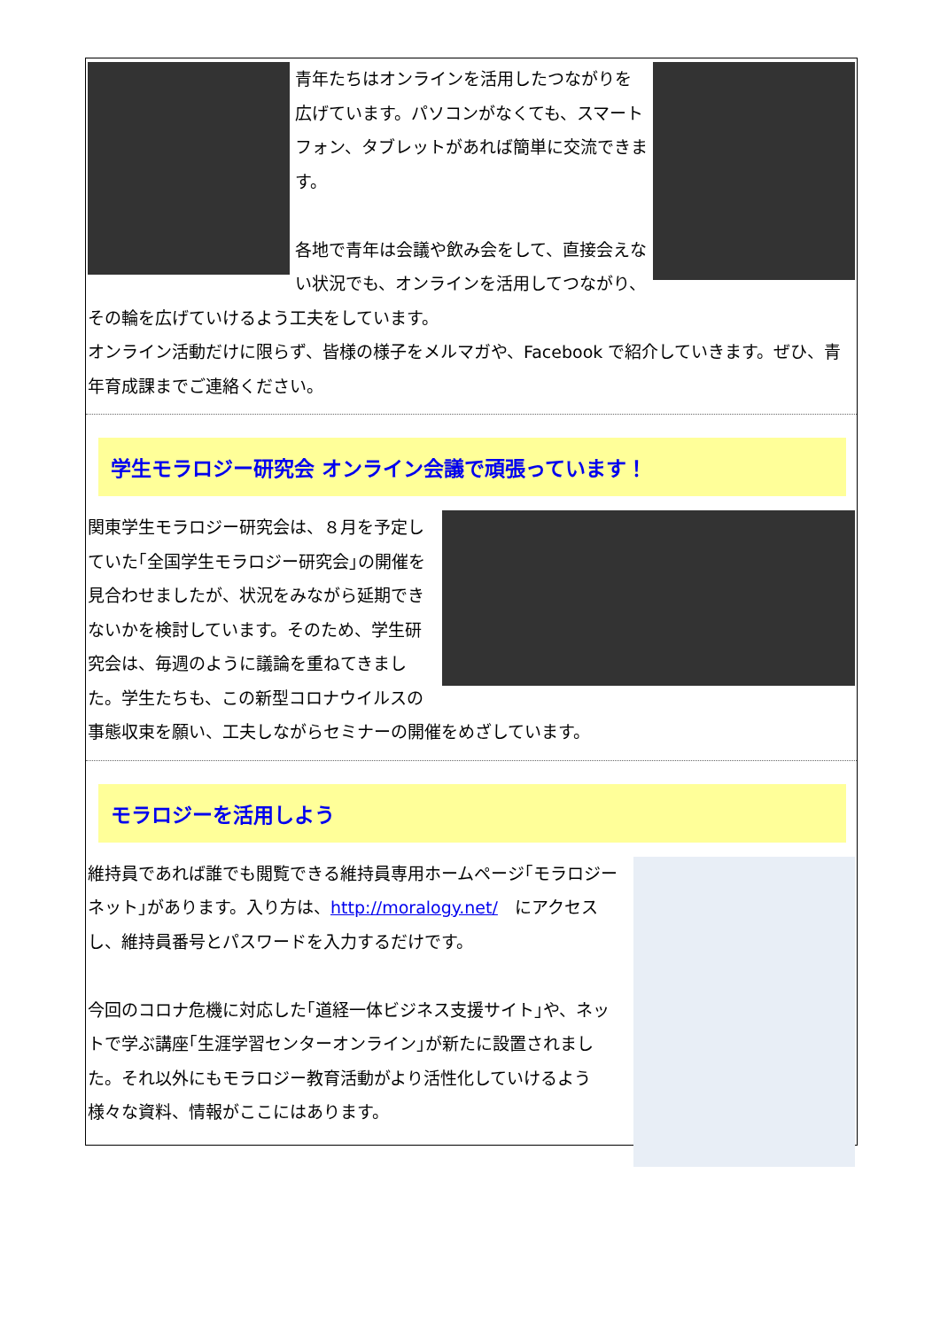青年たちはオンラインを活用したつながりを広げています。パソコンがなくても、スマートフォン、タブレットがあれば簡単に交流できます。
各地で青年は会議や飲み会をして、直接会えない状況でも、オンラインを活用してつながり、その輪を広げていけるよう工夫をしています。
オンライン活動だけに限らず、皆様の様子をメルマガや、Facebook で紹介していきます。ぜひ、青年育成課までご連絡ください。
学生モラロジー研究会 オンライン会議で頑張っています！
関東学生モラロジー研究会は、８月を予定していた｢全国学生モラロジー研究会｣の開催を見合わせましたが、状況をみながら延期できないかを検討しています。そのため、学生研究会は、毎週のように議論を重ねてきました。学生たちも、この新型コロナウイルスの事態収束を願い、工夫しながらセミナーの開催をめざしています。
モラロジーを活用しよう
維持員であれば誰でも閲覧できる維持員専用ホームページ｢モラロジーネット｣があります。入り方は、http://moralogy.net/　にアクセスし、維持員番号とパスワードを入力するだけです。
今回のコロナ危機に対応した｢道経一体ビジネス支援サイト｣や、ネットで学ぶ講座｢生涯学習センターオンライン｣が新たに設置されました。それ以外にもモラロジー教育活動がより活性化していけるよう様々な資料、情報がここにはあります。